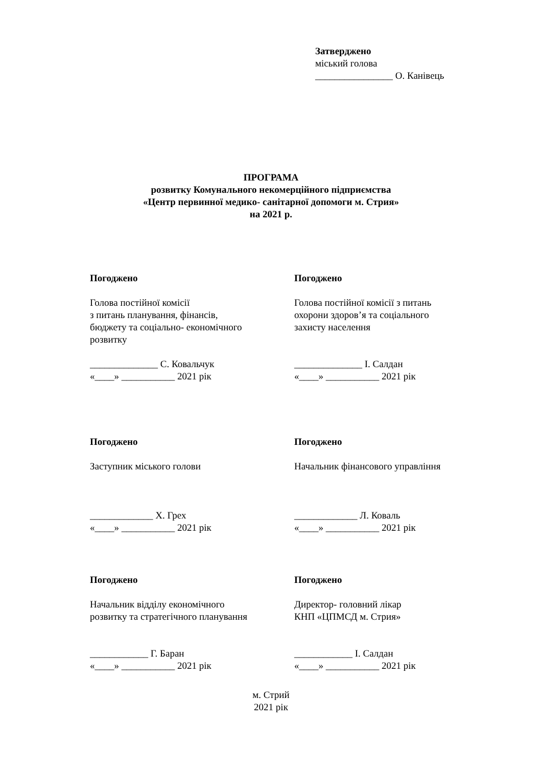Затверджено
міський голова
________________ О. Канівець
ПРОГРАМА
розвитку Комунального некомерційного підприємства
«Центр первинної медико- санітарної допомоги м. Стрия»
на 2021 р.
Погоджено
Голова постійної комісії
з питань планування, фінансів,
бюджету та соціально- економічного
розвитку
______________ С. Ковальчук
«____» ___________ 2021 рік
Погоджено
Голова постійної комісії з питань
охорони здоров’я та соціального
захисту населення
______________ І. Салдан
«____» ___________ 2021 рік
Погоджено
Заступник міського голови
_____________ Х. Грех
«____» ___________ 2021 рік
Погоджено
Начальник фінансового управління
_____________ Л. Коваль
«____» ___________ 2021 рік
Погоджено
Начальник відділу економічного
розвитку та стратегічного планування
____________ Г. Баран
«____» ___________ 2021 рік
Погоджено
Директор- головний лікар
КНП «ЦПМСД м. Стрия»
____________ І. Салдан
«____» ___________ 2021 рік
м. Стрий
2021 рік